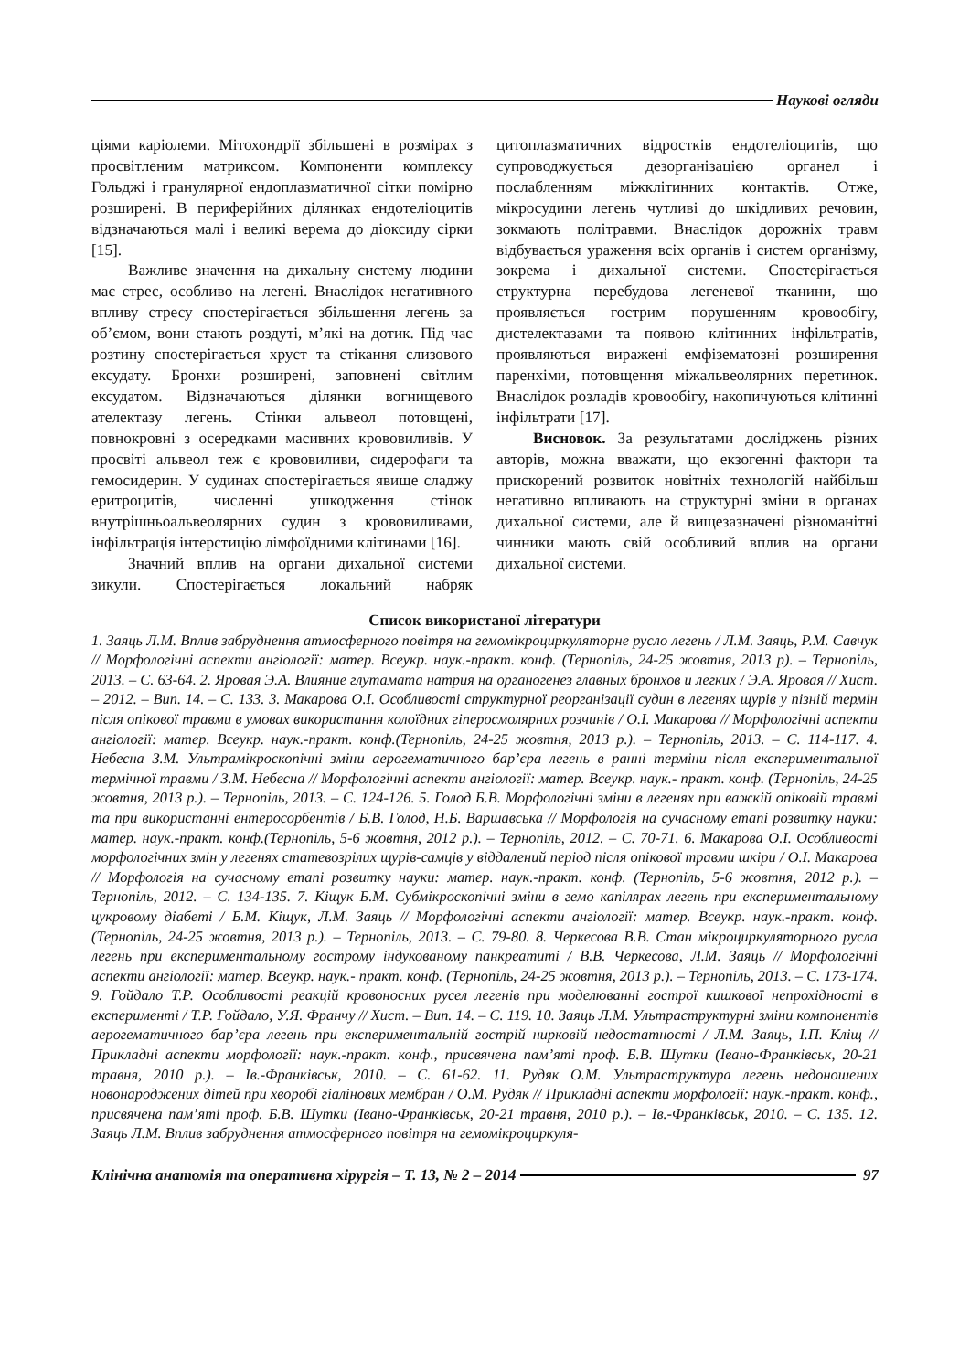Наукові огляди
ціями каріолеми. Мітохондрії збільшені в розмірах з просвітленим матриксом. Компоненти комплексу Гольджі і гранулярної ендоплазматичної сітки помірно розширені. В периферійних ділянках ендотеліоцитів відзначаються малі і великі верема до діоксиду сірки [15].
Важливе значення на дихальну систему людини має стрес, особливо на легені. Внаслідок негативного впливу стресу спостерігається збільшення легень за об’ємом, вони стають роздуті, м’які на дотик. Під час розтину спостерігається хруст та стікання слизового ексудату. Бронхи розширені, заповнені світлим ексудатом. Відзначаються ділянки вогнищевого ателектазу легень. Стінки альвеол потовщені, повнокровні з осередками масивних крововиливів. У просвіті альвеол теж є крововиливи, сидерофаги та гемосидерин. У судинах спостерігається явище сладжу еритроцитів, численні ушкодження стінок внутрішньоальвеолярних судин з крововиливами, інфільтрація інтерстицію лімфоїдними клітинами [16].
Значний вплив на органи дихальної системи зикули. Спостерігається локальний набряк цитоплазматичних відростків ендотеліоцитів, що супроводжується дезорганізацією органел і послабленням міжклітинних контактів. Отже, мікросудини легень чутливі до шкідливих речовин, зокмають політравми. Внаслідок дорожніх травм відбувається ураження всіх органів і систем організму, зокрема і дихальної системи. Спостерігається структурна перебудова легеневої тканини, що проявляється гострим порушенням кровообігу, дистелектазами та появою клітинних інфільтратів, проявляються виражені емфізематозні розширення паренхіми, потовщення міжальвеолярних перетинок. Внаслідок розладів кровообігу, накопичуються клітинні інфільтрати [17].
Висновок. За результатами досліджень різних авторів, можна вважати, що екзогенні фактори та прискорений розвиток новітніх технологій найбільш негативно впливають на структурні зміни в органах дихальної системи, але й вищезазначені різноманітні чинники мають свій особливий вплив на органи дихальної системи.
Список використаної літератури
1. Заяць Л.М. Вплив забруднення атмосферного повітря на гемомікроциркуляторне русло легень / Л.М. Заяць, Р.М. Савчук // Морфологічні аспекти ангіології: матер. Всеукр. наук.-практ. конф. (Тернопіль, 24-25 жовтня, 2013 р). – Тернопіль, 2013. – С. 63-64. 2. Яровая Э.А. Влияние глутамата натрия на органогенез главных бронхов и легких / Э.А. Яровая // Хист. – 2012. – Вип. 14. – С. 133. 3. Макарова О.І. Особливості структурної реорганізації судин в легенях щурів у пізній термін після опікової травми в умовах використання колоїдних гіперосмолярних розчинів / О.І. Макарова // Морфологічні аспекти ангіології: матер. Всеукр. наук.-практ. конф.(Тернопіль, 24-25 жовтня, 2013 р.). – Тернопіль, 2013. – С. 114-117. 4. Небесна З.М. Ультрамікроскопічні зміни аерогематичного бар’єра легень в ранні терміни після експериментальної термічної травми / З.М. Небесна // Морфологічні аспекти ангіології: матер. Всеукр. наук.- практ. конф. (Тернопіль, 24-25 жовтня, 2013 р.). – Тернопіль, 2013. – С. 124-126. 5. Голод Б.В. Морфологічні зміни в легенях при важкій опіковій травмі та при використанні ентеросорбентів / Б.В. Голод, Н.Б. Варшавська // Морфологія на сучасному етапі розвитку науки: матер. наук.-практ. конф.(Тернопіль, 5-6 жовтня, 2012 р.). – Тернопіль, 2012. – С. 70-71. 6. Макарова О.І. Особливості морфологічних змін у легенях статевозрілих щурів-самців у віддалений період після опікової травми шкіри / О.І. Макарова // Морфологія на сучасному етапі розвитку науки: матер. наук.-практ. конф. (Тернопіль, 5-6 жовтня, 2012 р.). – Тернопіль, 2012. – С. 134-135. 7. Кіщук Б.М. Субмікроскопічні зміни в гемо капілярах легень при експериментальному цукровому діабеті / Б.М. Кіщук, Л.М. Заяць // Морфологічні аспекти ангіології: матер. Всеукр. наук.-практ. конф. (Тернопіль, 24-25 жовтня, 2013 р.). – Тернопіль, 2013. – С. 79-80. 8. Черкесова В.В. Стан мікроциркуляторного русла легень при експериментальному гострому індукованому панкреатиті / В.В. Черкесова, Л.М. Заяць // Морфологічні аспекти ангіології: матер. Всеукр. наук.- практ. конф. (Тернопіль, 24-25 жовтня, 2013 р.). – Тернопіль, 2013. – С. 173-174. 9. Гойдало Т.Р. Особливості реакцій кровоносних русел легенів при моделюванні гострої кишкової непрохідності в експерименті / Т.Р. Гойдало, У.Я. Франчу // Хист. – Вип. 14. – С. 119. 10. Заяць Л.М. Ультраструктурні зміни компонентів аерогематичного бар’єра легень при експериментальній гострій нирковій недостатності / Л.М. Заяць, І.П. Кліщ // Прикладні аспекти морфології: наук.-практ. конф., присвячена пам’яті проф. Б.В. Шутки (Івано-Франківськ, 20-21 травня, 2010 р.). – Ів.-Франківськ, 2010. – С. 61-62. 11. Рудяк О.М. Ультраструктура легень недоношених новонароджених дітей при хворобі гіалінових мембран / О.М. Рудяк // Прикладні аспекти морфології: наук.-практ. конф., присвячена пам’яті проф. Б.В. Шутки (Івано-Франківськ, 20-21 травня, 2010 р.). – Ів.-Франківськ, 2010. – С. 135. 12. Заяць Л.М. Вплив забруднення атмосферного повітря на гемомікроциркуля-
Клінічна анатомія та оперативна хірургія – Т. 13, № 2 – 2014
97